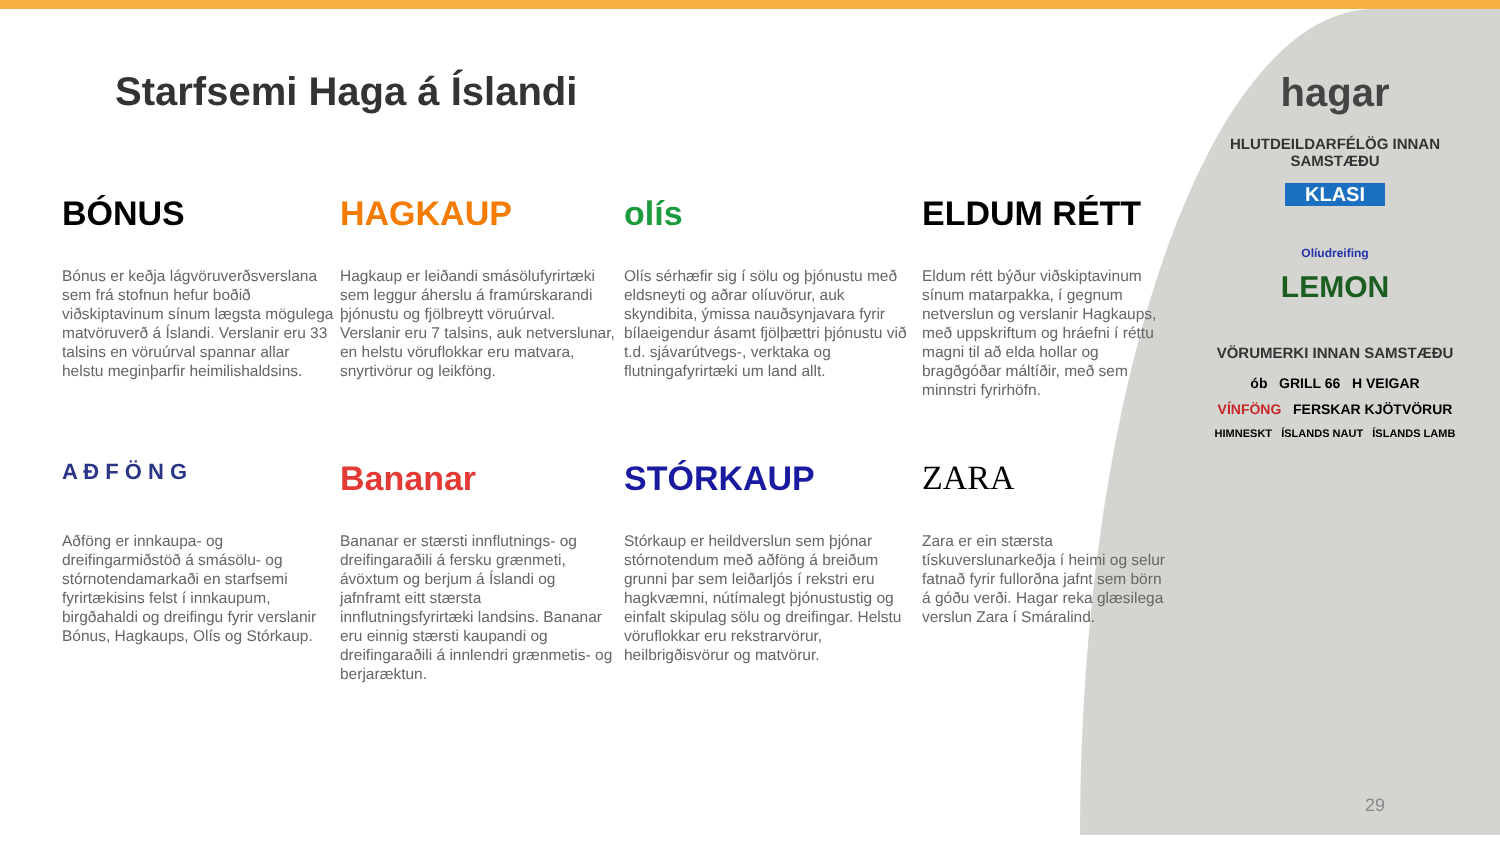Starfsemi Haga á Íslandi
BÓNUS
Bónus er keðja lágvöruverðsverslana sem frá stofnun hefur boðið viðskiptavinum sínum lægsta mögulega matvöruverð á Íslandi. Verslanir eru 33 talsins en vöruúrval spannar allar helstu meginþarfir heimilishaldsins.
HAGKAUP
Hagkaup er leiðandi smásölufyrirtæki sem leggur áherslu á framúrskarandi þjónustu og fjölbreytt vöruúrval. Verslanir eru 7 talsins, auk netverslunar, en helstu vöruflokkar eru matvara, snyrtivörur og leikföng.
olís
Olís sérhæfir sig í sölu og þjónustu með eldsneyti og aðrar olíuvörur, auk skyndibita, ýmissa nauðsynjavara fyrir bílaeigendur ásamt fjölþættri þjónustu við t.d. sjávarútvegs-, verktaka og flutningafyrirtæki um land allt.
ELDUM RÉTT
Eldum rétt býður viðskiptavinum sínum matarpakka, í gegnum netverslun og verslanir Hagkaups, með uppskriftum og hráefni í réttu magni til að elda hollar og bragðgóðar máltíðir, með sem minnstri fyrirhöfn.
A Ð F Ö N G
Aðföng er innkaupa- og dreifingarmiðstöð á smásölu- og stórnotendamarkaði en starfsemi fyrirtækisins felst í innkaupum, birgðahaldi og dreifingu fyrir verslanir Bónus, Hagkaups, Olís og Stórkaup.
Bananar
Bananar er stærsti innflutnings- og dreifingaraðili á fersku grænmeti, ávöxtum og berjum á Íslandi og jafnframt eitt stærsta innflutningsfyrirtæki landsins. Bananar eru einnig stærsti kaupandi og dreifingaraðili á innlendri grænmetis- og berjaræktun.
STÓRKAUP
Stórkaup er heildverslun sem þjónar stórnotendum með aðföng á breiðum grunni þar sem leiðarljós í rekstri eru hagkvæmni, nútímalegt þjónustustig og einfalt skipulag sölu og dreifingar. Helstu vöruflokkar eru rekstrarvörur, heilbrigðisvörur og matvörur.
ZARA
Zara er ein stærsta tískuverslunarkeðja í heimi og selur fatnað fyrir fullorðna jafnt sem börn á góðu verði. Hagar reka glæsilega verslun Zara í Smáralind.
hagar
HLUTDEILDARFÉLÖG INNAN SAMSTÆÐU
KLASI
Olíudreifing
LEMON
VÖRUMERKI INNAN SAMSTÆÐU
ób GRILL 66 H VEIGAR
VÍNFÖNG FERSKAR KJÖTVÖRUR
HIMNESKT ÍSLANDS NAUT ÍSLANDS LAMB
29